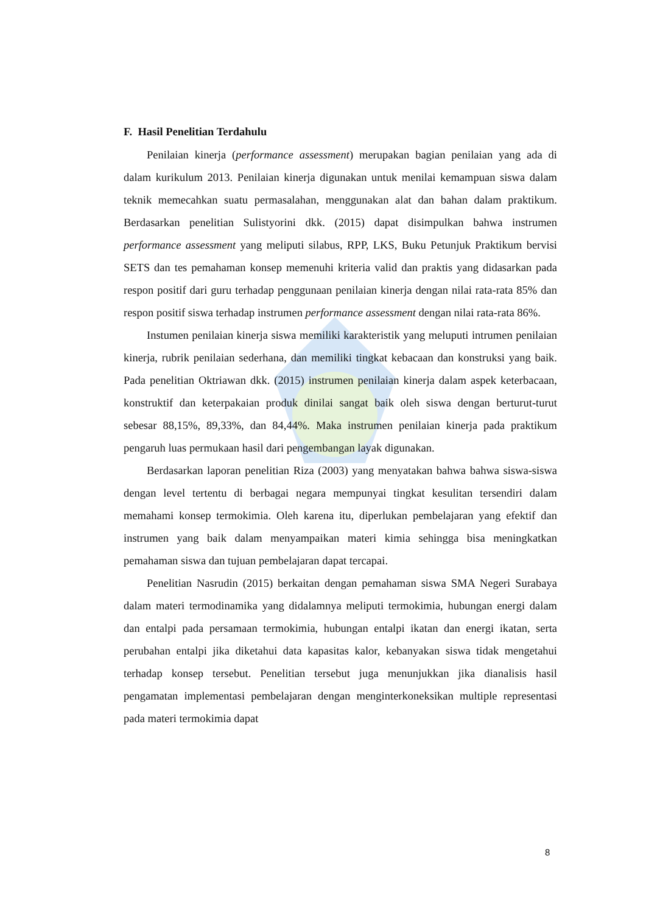F. Hasil Penelitian Terdahulu
Penilaian kinerja (performance assessment) merupakan bagian penilaian yang ada di dalam kurikulum 2013. Penilaian kinerja digunakan untuk menilai kemampuan siswa dalam teknik memecahkan suatu permasalahan, menggunakan alat dan bahan dalam praktikum. Berdasarkan penelitian Sulistyorini dkk. (2015) dapat disimpulkan bahwa instrumen performance assessment yang meliputi silabus, RPP, LKS, Buku Petunjuk Praktikum bervisi SETS dan tes pemahaman konsep memenuhi kriteria valid dan praktis yang didasarkan pada respon positif dari guru terhadap penggunaan penilaian kinerja dengan nilai rata-rata 85% dan respon positif siswa terhadap instrumen performance assessment dengan nilai rata-rata 86%.
Instumen penilaian kinerja siswa memiliki karakteristik yang meluputi intrumen penilaian kinerja, rubrik penilaian sederhana, dan memiliki tingkat kebacaan dan konstruksi yang baik. Pada penelitian Oktriawan dkk. (2015) instrumen penilaian kinerja dalam aspek keterbacaan, konstruktif dan keterpakaian produk dinilai sangat baik oleh siswa dengan berturut-turut sebesar 88,15%, 89,33%, dan 84,44%. Maka instrumen penilaian kinerja pada praktikum pengaruh luas permukaan hasil dari pengembangan layak digunakan.
Berdasarkan laporan penelitian Riza (2003) yang menyatakan bahwa bahwa siswa-siswa dengan level tertentu di berbagai negara mempunyai tingkat kesulitan tersendiri dalam memahami konsep termokimia. Oleh karena itu, diperlukan pembelajaran yang efektif dan instrumen yang baik dalam menyampaikan materi kimia sehingga bisa meningkatkan pemahaman siswa dan tujuan pembelajaran dapat tercapai.
Penelitian Nasrudin (2015) berkaitan dengan pemahaman siswa SMA Negeri Surabaya dalam materi termodinamika yang didalamnya meliputi termokimia, hubungan energi dalam dan entalpi pada persamaan termokimia, hubungan entalpi ikatan dan energi ikatan, serta perubahan entalpi jika diketahui data kapasitas kalor, kebanyakan siswa tidak mengetahui terhadap konsep tersebut. Penelitian tersebut juga menunjukkan jika dianalisis hasil pengamatan implementasi pembelajaran dengan menginterkoneksikan multiple representasi pada materi termokimia dapat
8